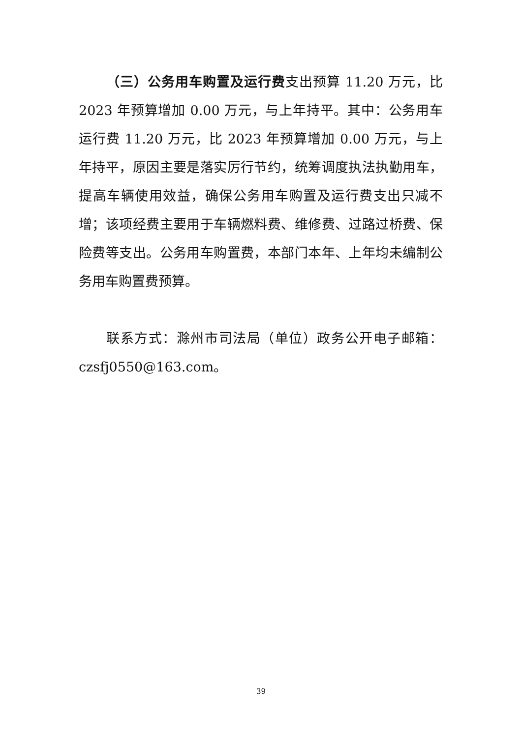（三）公务用车购置及运行费支出预算 11.20 万元，比 2023 年预算增加 0.00 万元，与上年持平。其中：公务用车运行费 11.20 万元，比 2023 年预算增加 0.00 万元，与上年持平，原因主要是落实厉行节约，统筹调度执法执勤用车，提高车辆使用效益，确保公务用车购置及运行费支出只减不增；该项经费主要用于车辆燃料费、维修费、过路过桥费、保险费等支出。公务用车购置费，本部门本年、上年均未编制公务用车购置费预算。
联系方式：滁州市司法局（单位）政务公开电子邮箱：czsfj0550@163.com。
39